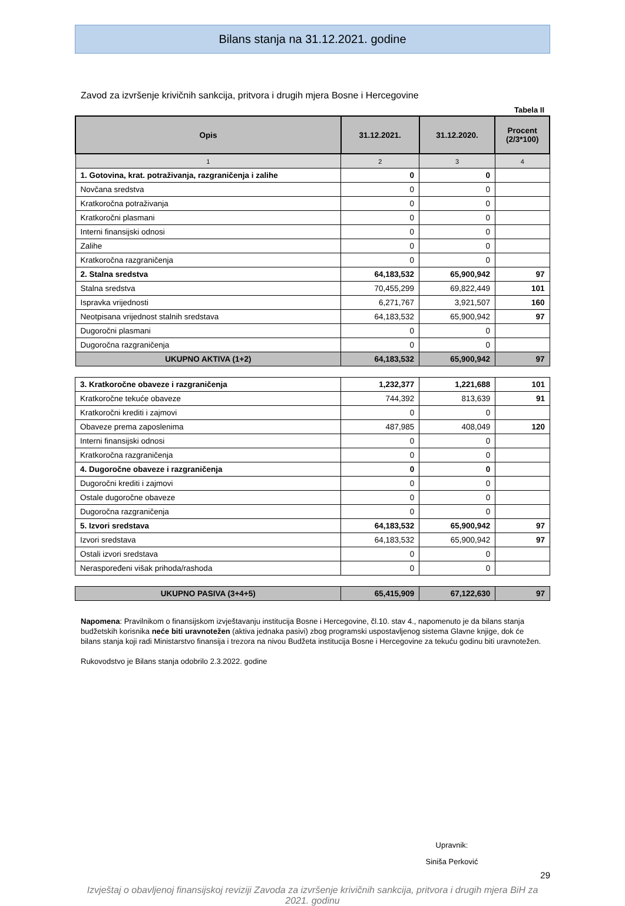Bilans stanja na 31.12.2021. godine
Zavod za izvršenje krivičnih sankcija, pritvora i drugih mjera Bosne i Hercegovine
Tabela II
| Opis | 31.12.2021. | 31.12.2020. | Procent (2/3*100) |
| --- | --- | --- | --- |
| 1 | 2 | 3 | 4 |
| 1. Gotovina, krat. potraživanja, razgraničenja i zalihe | 0 | 0 | |
| Novčana sredstva | 0 | 0 | |
| Kratkoročna potraživanja | 0 | 0 | |
| Kratkoročni plasmani | 0 | 0 | |
| Interni finansijski odnosi | 0 | 0 | |
| Zalihe | 0 | 0 | |
| Kratkoročna razgraničenja | 0 | 0 | |
| 2. Stalna sredstva | 64,183,532 | 65,900,942 | 97 |
| Stalna sredstva | 70,455,299 | 69,822,449 | 101 |
| Ispravka vrijednosti | 6,271,767 | 3,921,507 | 160 |
| Neotpisana vrijednost stalnih sredstava | 64,183,532 | 65,900,942 | 97 |
| Dugoročni plasmani | 0 | 0 | |
| Dugoročna razgraničenja | 0 | 0 | |
| UKUPNO AKTIVA (1+2) | 64,183,532 | 65,900,942 | 97 |
| 3. Kratkoročne obaveze i razgraničenja | 1,232,377 | 1,221,688 | 101 |
| Kratkoročne tekuće obaveze | 744,392 | 813,639 | 91 |
| Kratkoročni krediti i zajmovi | 0 | 0 | |
| Obaveze prema zaposlenima | 487,985 | 408,049 | 120 |
| Interni finansijski odnosi | 0 | 0 | |
| Kratkoročna razgraničenja | 0 | 0 | |
| 4. Dugoročne obaveze i razgraničenja | 0 | 0 | |
| Dugoročni krediti i zajmovi | 0 | 0 | |
| Ostale dugoročne obaveze | 0 | 0 | |
| Dugoročna razgraničenja | 0 | 0 | |
| 5. Izvori sredstava | 64,183,532 | 65,900,942 | 97 |
| Izvori sredstava | 64,183,532 | 65,900,942 | 97 |
| Ostali izvori sredstava | 0 | 0 | |
| Neraspoređeni višak prihoda/rashoda | 0 | 0 | |
| UKUPNO PASIVA (3+4+5) | 65,415,909 | 67,122,630 | 97 |
Napomena: Pravilnikom o finansijskom izvještavanju institucija Bosne i Hercegovine, čl.10. stav 4., napomenuto je da bilans stanja budžetskih korisnika neće biti uravnotežen (aktiva jednaka pasivi) zbog programski uspostavljenog sistema Glavne knjige, dok će bilans stanja koji radi Ministarstvo finansija i trezora na nivou Budžeta institucija Bosne i Hercegovine za tekuću godinu biti uravnotežen.
Rukovodstvo je Bilans stanja odobrilo 2.3.2022. godine
Upravnik:
Siniša Perković
29
Izvještaj o obavljenoj finansijskoj reviziji Zavoda za izvršenje krivičnih sankcija, pritvora i drugih mjera BiH za 2021. godinu